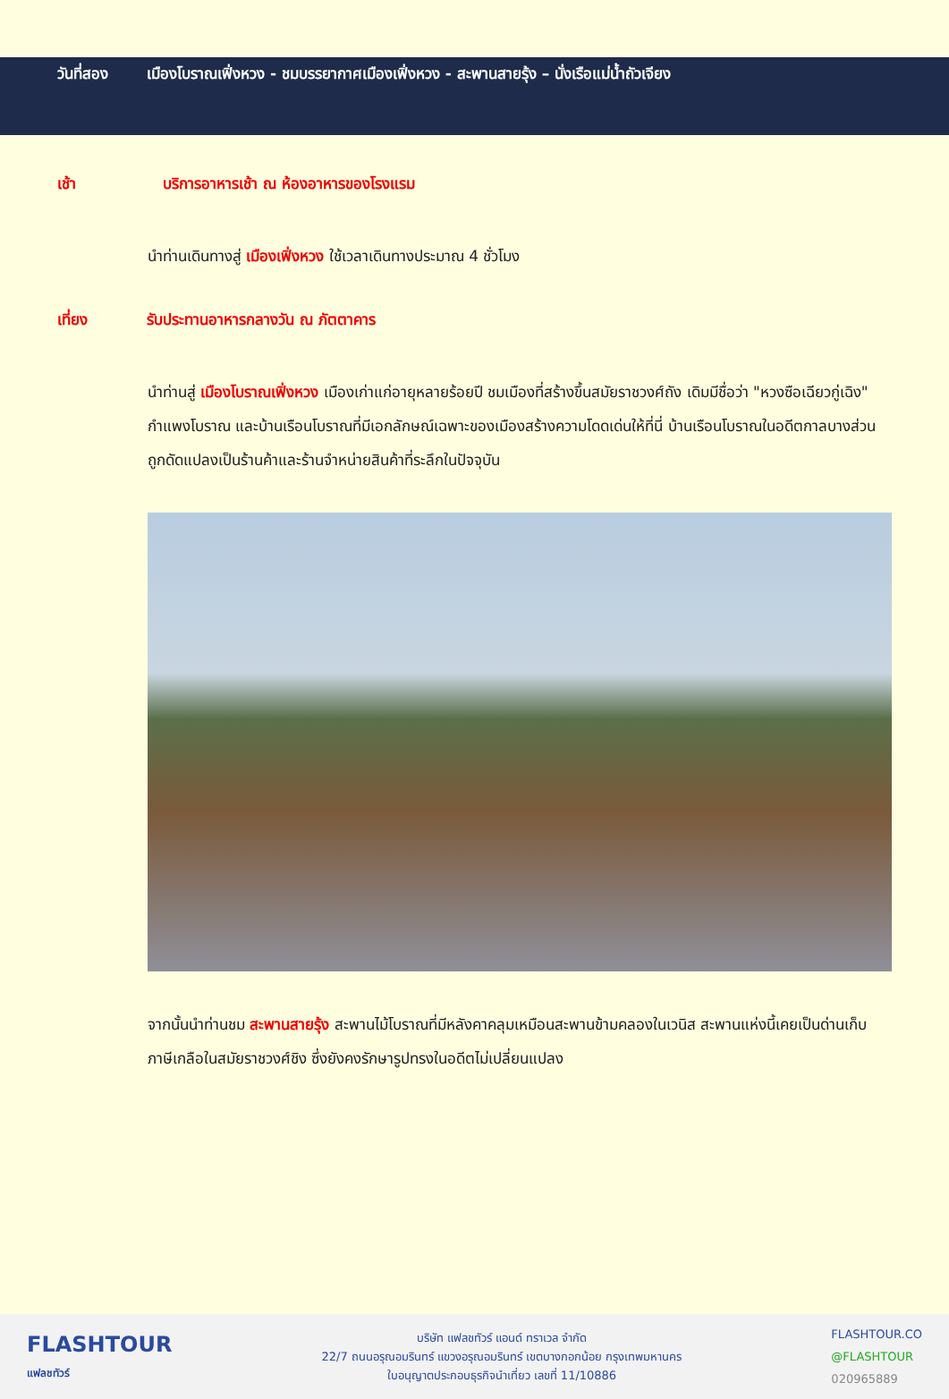วันที่สอง เมืองโบราณเฟิ่งหวง - ชมบรรยากาศเมืองเฟิ่งหวง - สะพานสายรุ้ง – นั่งเรือแม่น้ำถัวเจียง
เช้า บริการอาหารเช้า ณ ห้องอาหารของโรงแรม
นำท่านเดินทางสู่ เมืองเฟิ่งหวง ใช้เวลาเดินทางประมาณ 4 ชั่วโมง
เที่ยง รับประทานอาหารกลางวัน ณ ภัตตาคาร
นำท่านสู่ เมืองโบราณเฟิ่งหวง เมืองเก่าแก่อายุหลายร้อยปี ชมเมืองที่สร้างขึ้นสมัยราชวงศ์ถัง เดิมมีชื่อว่า "หวงซือเฉียวกู่เฉิง" กำแพงโบราณ และบ้านเรือนโบราณที่มีเอกลักษณ์เฉพาะของเมืองสร้างความโดดเด่นให้ที่นี่ บ้านเรือนโบราณในอดีตกาลบางส่วนถูกดัดแปลงเป็นร้านค้าและร้านจำหน่ายสินค้าที่ระลึกในปัจจุบัน
จากนั้นนำท่านชม สะพานสายรุ้ง สะพานไม้โบราณที่มีหลังคาคลุมเหมือนสะพานข้ามคลองในเวนิส สะพานแห่งนี้เคยเป็นด่านเก็บภาษีเกลือในสมัยราชวงศ์ชิง ซึ่งยังคงรักษารูปทรงในอดีตไม่เปลี่ยนแปลง
FLASHTOUR
แฟลชทัวร์
บริษัท แฟลชทัวร์ แอนด์ ทราเวล จำกัด
22/7 ถนนอรุณอมรินทร์ แขวงอรุณอมรินทร์ เขตบางกอกน้อย กรุงเทพมหานคร
ใบอนุญาตประกอบธุรกิจนำเที่ยว เลขที่ 11/10886
FLASHTOUR.CO
@FLASHTOUR
020965889